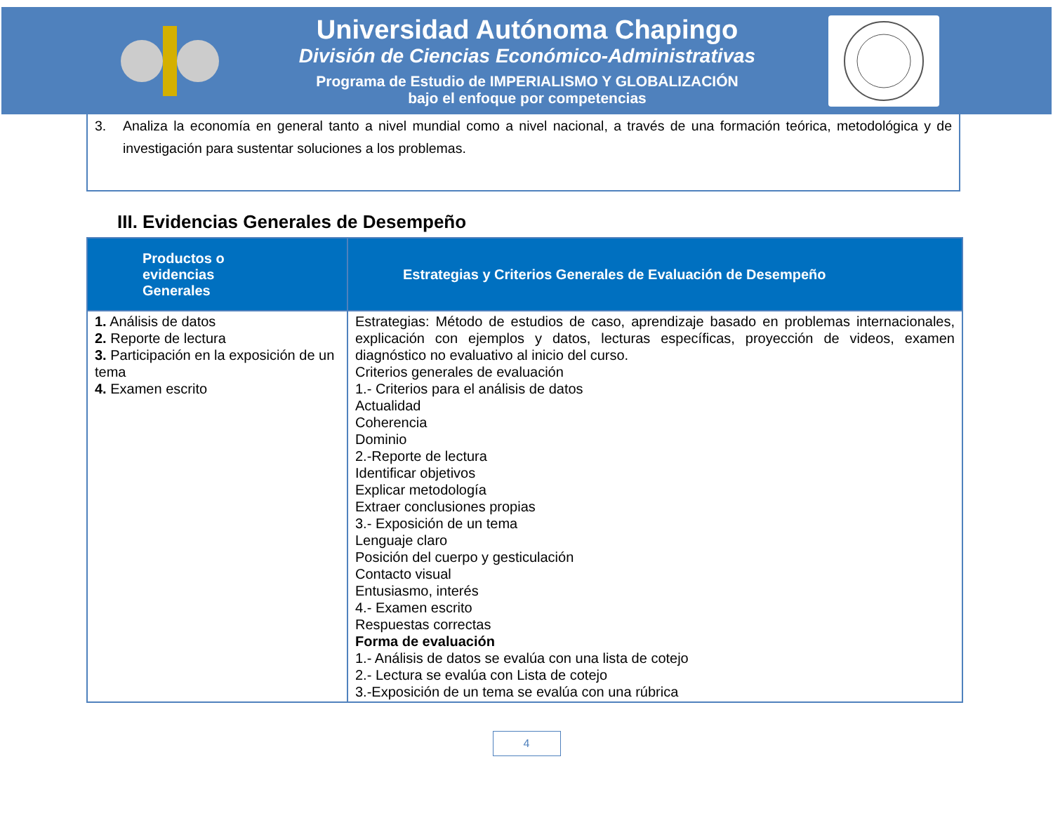Universidad Autónoma Chapingo
División de Ciencias Económico-Administrativas
Programa de Estudio de IMPERIALISMO Y GLOBALIZACIÓN
bajo el enfoque por competencias
3. Analiza la economía en general tanto a nivel mundial como a nivel nacional, a través de una formación teórica, metodológica y de investigación para sustentar soluciones a los problemas.
III. Evidencias Generales de Desempeño
| Productos o evidencias Generales | Estrategias y Criterios Generales de Evaluación de Desempeño |
| --- | --- |
| 1. Análisis de datos 2. Reporte de lectura 3. Participación en la exposición de un tema 4. Examen escrito | Estrategias: Método de estudios de caso, aprendizaje basado en problemas internacionales, explicación con ejemplos y datos, lecturas específicas, proyección de videos, examen diagnóstico no evaluativo al inicio del curso. Criterios generales de evaluación 1.- Criterios para el análisis de datos Actualidad Coherencia Dominio 2.-Reporte de lectura Identificar objetivos Explicar metodología Extraer conclusiones propias 3.- Exposición de un tema Lenguaje claro Posición del cuerpo y gesticulación Contacto visual Entusiasmo, interés 4.- Examen escrito Respuestas correctas Forma de evaluación 1.- Análisis de datos se evalúa con una lista de cotejo 2.- Lectura se evalúa con Lista de cotejo 3.-Exposición de un tema se evalúa con una rúbrica |
4